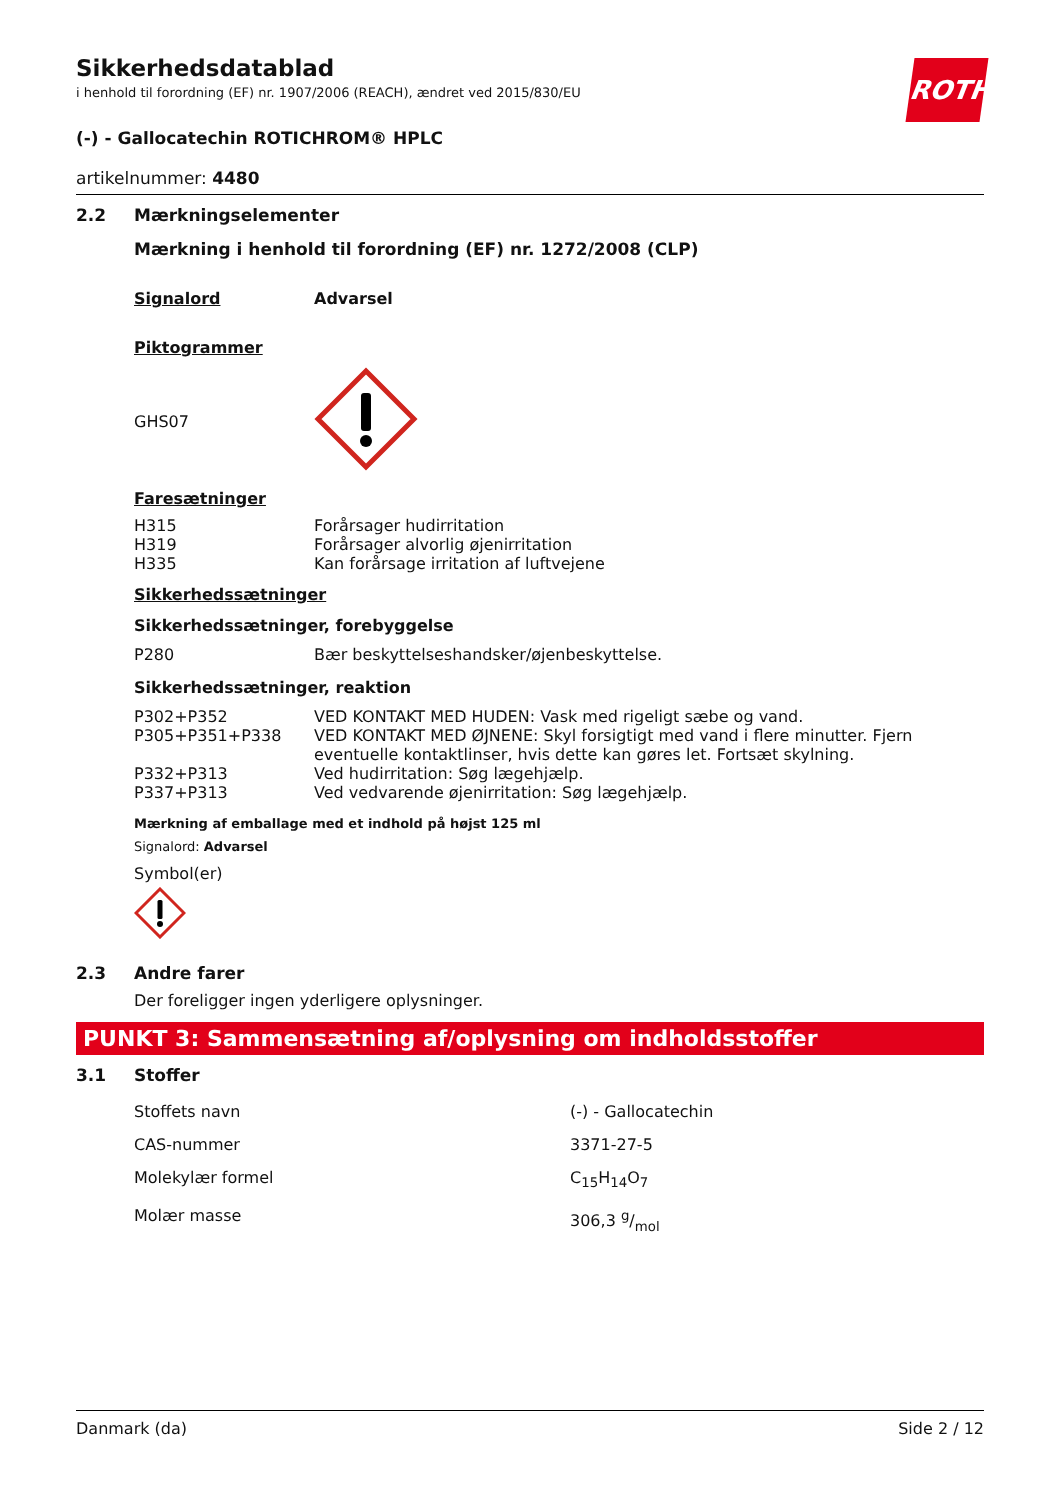ROTH
Sikkerhedsdatablad
i henhold til forordning (EF) nr. 1907/2006 (REACH), ændret ved 2015/830/EU
(-) - Gallocatechin ROTICHROM® HPLC
artikelnummer: 4480
2.2 Mærkningselementer
Mærkning i henhold til forordning (EF) nr. 1272/2008 (CLP)
| Signalord | Advarsel |
Piktogrammer
| GHS07 | |
Faresætninger
| H315 | Forårsager hudirritation |
| H319 | Forårsager alvorlig øjenirritation |
| H335 | Kan forårsage irritation af luftvejene |
Sikkerhedssætninger
Sikkerhedssætninger, forebyggelse
| P280 | Bær beskyttelseshandsker/øjenbeskyttelse. |
Sikkerhedssætninger, reaktion
| P302+P352 | VED KONTAKT MED HUDEN: Vask med rigeligt sæbe og vand. |
| P305+P351+P338 | VED KONTAKT MED ØJNENE: Skyl forsigtigt med vand i flere minutter. Fjern eventuelle kontaktlinser, hvis dette kan gøres let. Fortsæt skylning. |
| P332+P313 | Ved hudirritation: Søg lægehjælp. |
| P337+P313 | Ved vedvarende øjenirritation: Søg lægehjælp. |
Mærkning af emballage med et indhold på højst 125 ml
Signalord: Advarsel
Symbol(er)
2.3 Andre farer
Der foreligger ingen yderligere oplysninger.
PUNKT 3: Sammensætning af/oplysning om indholdsstoffer
3.1 Stoffer
| Stoffets navn | (-) - Gallocatechin |
| CAS-nummer | 3371-27-5 |
| Molekylær formel | C<sub>15</sub>H<sub>14</sub>O<sub>7</sub> |
| Molær masse | 306,3 g/mol |
Danmark (da) Side 2 / 12